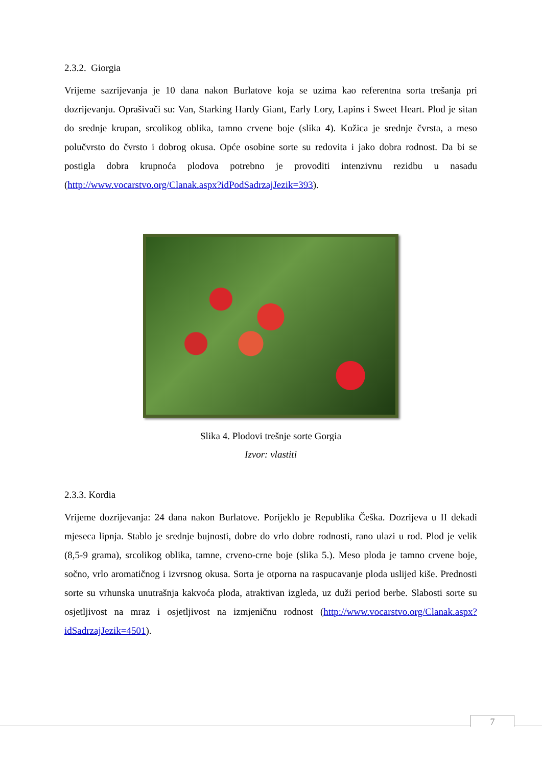2.3.2. Giorgia
Vrijeme sazrijevanja je 10 dana nakon Burlatove koja se uzima kao referentna sorta trešanja pri dozrijevanju. Oprašivači su: Van, Starking Hardy Giant, Early Lory, Lapins i Sweet Heart. Plod je sitan do srednje krupan, srcolikog oblika, tamno crvene boje (slika 4). Kožica je srednje čvrsta, a meso polučvrsto do čvrsto i dobrog okusa. Opće osobine sorte su redovita i jako dobra rodnost. Da bi se postigla dobra krupnoća plodova potrebno je provoditi intenzivnu rezidbu u nasadu (http://www.vocarstvo.org/Clanak.aspx?idPodSadrzajJezik=393).
Slika 4. Plodovi trešnje sorte Gorgia
Izvor: vlastiti
2.3.3. Kordia
Vrijeme dozrijevanja: 24 dana nakon Burlatove. Porijeklo je Republika Češka. Dozrijeva u II dekadi mjeseca lipnja. Stablo je srednje bujnosti, dobre do vrlo dobre rodnosti, rano ulazi u rod. Plod je velik (8,5-9 grama), srcolikog oblika, tamne, crveno-crne boje (slika 5.). Meso ploda je tamno crvene boje, sočno, vrlo aromatičnog i izvrsnog okusa. Sorta je otporna na raspucavanje ploda uslijed kiše. Prednosti sorte su vrhunska unutrašnja kakvoća ploda, atraktivan izgleda, uz duži period berbe. Slabosti sorte su osjetljivost na mraz i osjetljivost na izmjeničnu rodnost (http://www.vocarstvo.org/Clanak.aspx?idSadrzajJezik=4501).
7